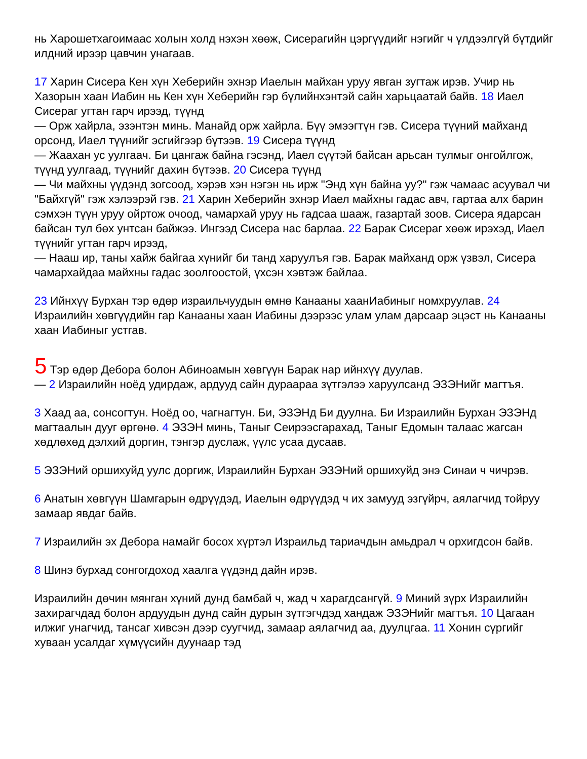нь Харошетхагоимаас холын холд нэхэн хөөж, Сисерагийн цэргүүдийг нэгийг ч үлдээлгүй бүтдийг илдний ирээр цавчин унагаав.
17 Харин Сисера Кен хүн Хеберийн эхнэр Иаелын майхан уруу явган зугтаж ирэв. Учир нь Хазорын хаан Иабин нь Кен хүн Хеберийн гэр бүлийнхэнтэй сайн харьцаатай байв. 18 Иаел Сисераг угтан гарч ирээд, түүнд
— Орж хайрла, эзэнтэн минь. Манайд орж хайрла. Бүү эмээгтүн гэв. Сисера түүний майханд орсонд, Иаел түүнийг эсгийгээр бүтээв. 19 Сисера түүнд
— Жаахан ус уулгаач. Би цангаж байна гэсэнд, Иаел сүүтэй байсан арьсан тулмыг онгойлгож, түүнд уулгаад, түүнийг дахин бүтээв. 20 Сисера түүнд
— Чи майхны үүдэнд зогсоод, хэрэв хэн нэгэн нь ирж "Энд хүн байна уу?" гэж чамаас асуувал чи "Байхгүй" гэж хэлээрэй гэв. 21 Харин Хеберийн эхнэр Иаел майхны гадас авч, гартаа алх барин сэмхэн түүн уруу ойртож очоод, чамархай уруу нь гадсаа шааж, газартай зоов. Сисера ядарсан байсан тул бөх унтсан байжээ. Ингээд Сисера нас барлаа. 22 Барак Сисераг хөөж ирэхэд, Иаел түүнийг угтан гарч ирээд,
— Нааш ир, таны хайж байгаа хүнийг би танд харуулъя гэв. Барак майханд орж үзвэл, Сисера чамархайдаа майхны гадас зоолгоостой, үхсэн хэвтэж байлаа.
23 Ийнхүү Бурхан тэр өдөр израильчуудын өмнө Канааны хаанИабиныг номхруулав. 24 Израилийн хөвгүүдийн гар Канааны хаан Иабины дээрээс улам улам дарсаар эцэст нь Канааны хаан Иабиныг устгав.
5 Тэр өдөр Дебора болон Абиноамын хөвгүүн Барак нар ийнхүү дуулав.
— 2 Израилийн ноёд удирдаж, ардууд сайн дураараа зүтгэлээ харуулсанд ЭЗЭНийг магтъя.
3 Хаад аа, сонсогтун. Ноёд оо, чагнагтун. Би, ЭЗЭНд Би дуулна. Би Израилийн Бурхан ЭЗЭНд магтаалын дууг өргөнө. 4 ЭЗЭН минь, Таныг Сеирээсгарахад, Таныг Едомын талаас жагсан хөдлөхөд дэлхий доргин, тэнгэр дуслаж, үүлс усаа дусаав.
5 ЭЗЭНий оршихуйд уулс доргиж, Израилийн Бурхан ЭЗЭНий оршихуйд энэ Синаи ч чичрэв.
6 Анатын хөвгүүн Шамгарын өдрүүдэд, Иаелын өдрүүдэд ч их замууд эзгүйрч, аялагчид тойруу замаар явдаг байв.
7 Израилийн эх Дебора намайг босох хүртэл Израильд тариачдын амьдрал ч орхигдсон байв.
8 Шинэ бурхад сонгогдоход хаалга үүдэнд дайн ирэв.
Израилийн дөчин мянган хүний дунд бамбай ч, жад ч харагдсангүй. 9 Миний зүрх Израилийн захирагчдад болон ардуудын дунд сайн дурын зүтгэгчдэд хандаж ЭЗЭНийг магтъя. 10 Цагаан илжиг унагчид, тансаг хивсэн дээр суугчид, замаар аялагчид аа, дуулцгаа. 11 Хонин сүргийг хуваан усалдаг хүмүүсийн дуунаар тэд